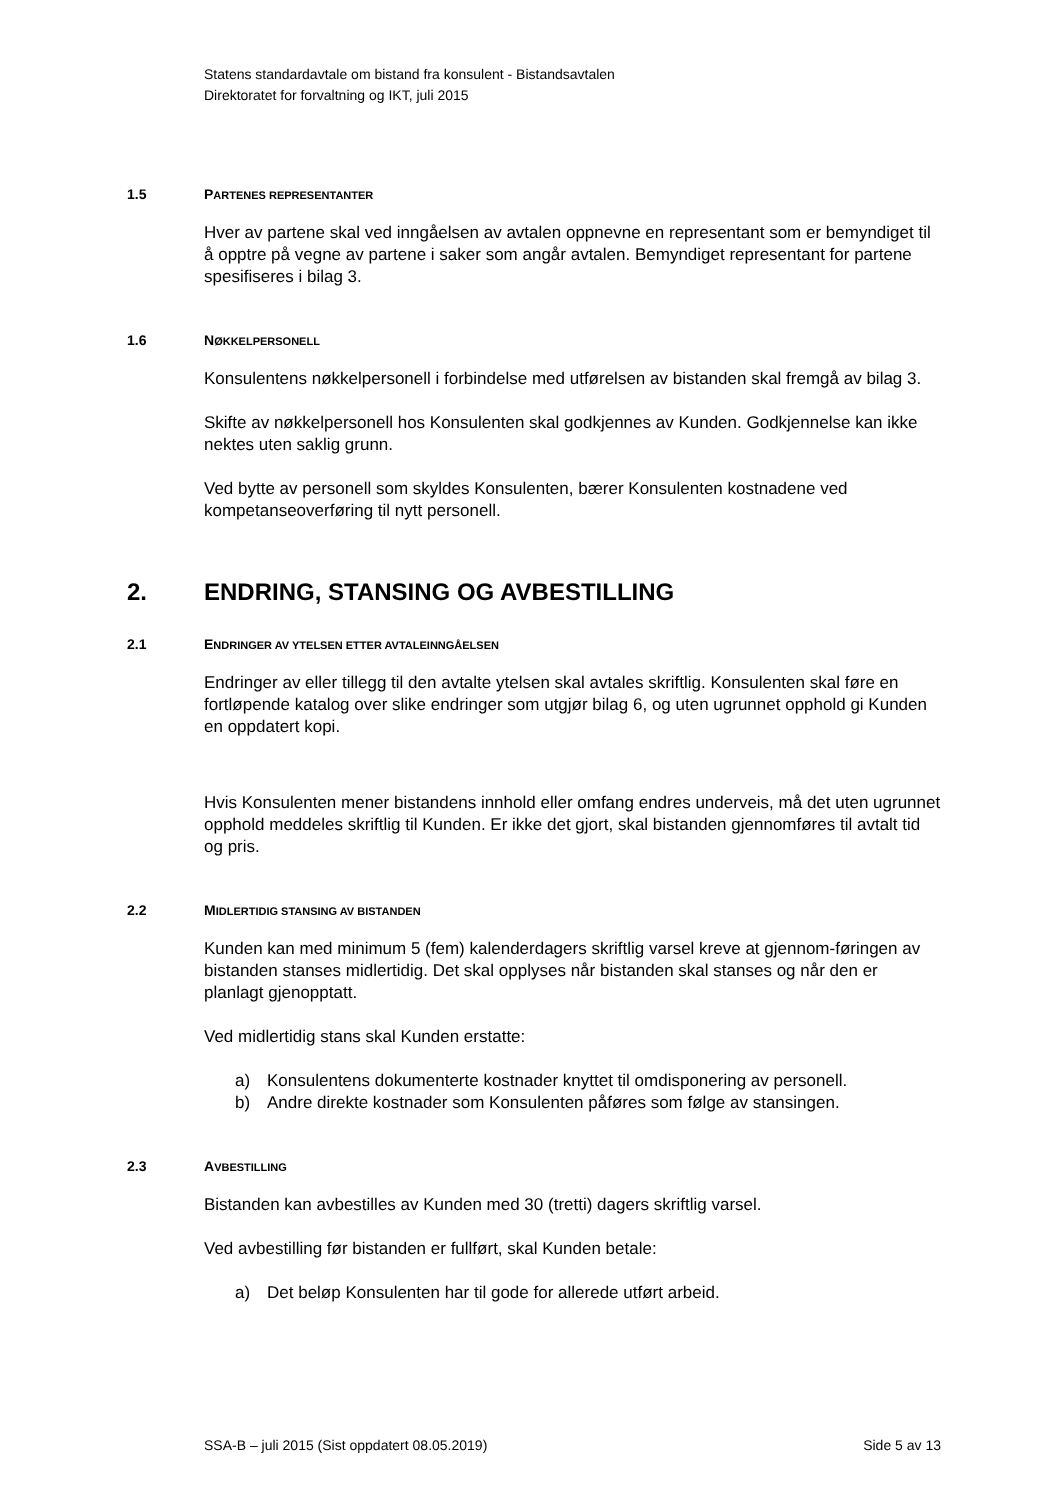Statens standardavtale om bistand fra konsulent - Bistandsavtalen
Direktoratet for forvaltning og IKT, juli 2015
1.5 PARTENES REPRESENTANTER
Hver av partene skal ved inngåelsen av avtalen oppnevne en representant som er bemyndiget til å opptre på vegne av partene i saker som angår avtalen. Bemyndiget representant for partene spesifiseres i bilag 3.
1.6 NØKKELPERSONELL
Konsulentens nøkkelpersonell i forbindelse med utførelsen av bistanden skal fremgå av bilag 3.
Skifte av nøkkelpersonell hos Konsulenten skal godkjennes av Kunden. Godkjennelse kan ikke nektes uten saklig grunn.
Ved bytte av personell som skyldes Konsulenten, bærer Konsulenten kostnadene ved kompetanseoverføring til nytt personell.
2. ENDRING, STANSING OG AVBESTILLING
2.1 ENDRINGER AV YTELSEN ETTER AVTALEINNGÅELSEN
Endringer av eller tillegg til den avtalte ytelsen skal avtales skriftlig. Konsulenten skal føre en fortløpende katalog over slike endringer som utgjør bilag 6, og uten ugrunnet opphold gi Kunden en oppdatert kopi.
Hvis Konsulenten mener bistandens innhold eller omfang endres underveis, må det uten ugrunnet opphold meddeles skriftlig til Kunden. Er ikke det gjort, skal bistanden gjennomføres til avtalt tid og pris.
2.2 MIDLERTIDIG STANSING AV BISTANDEN
Kunden kan med minimum 5 (fem) kalenderdagers skriftlig varsel kreve at gjennom-føringen av bistanden stanses midlertidig. Det skal opplyses når bistanden skal stanses og når den er planlagt gjenopptatt.
Ved midlertidig stans skal Kunden erstatte:
a) Konsulentens dokumenterte kostnader knyttet til omdisponering av personell.
b) Andre direkte kostnader som Konsulenten påføres som følge av stansingen.
2.3 AVBESTILLING
Bistanden kan avbestilles av Kunden med 30 (tretti) dagers skriftlig varsel.
Ved avbestilling før bistanden er fullført, skal Kunden betale:
a) Det beløp Konsulenten har til gode for allerede utført arbeid.
SSA-B – juli 2015 (Sist oppdatert 08.05.2019) Side 5 av 13